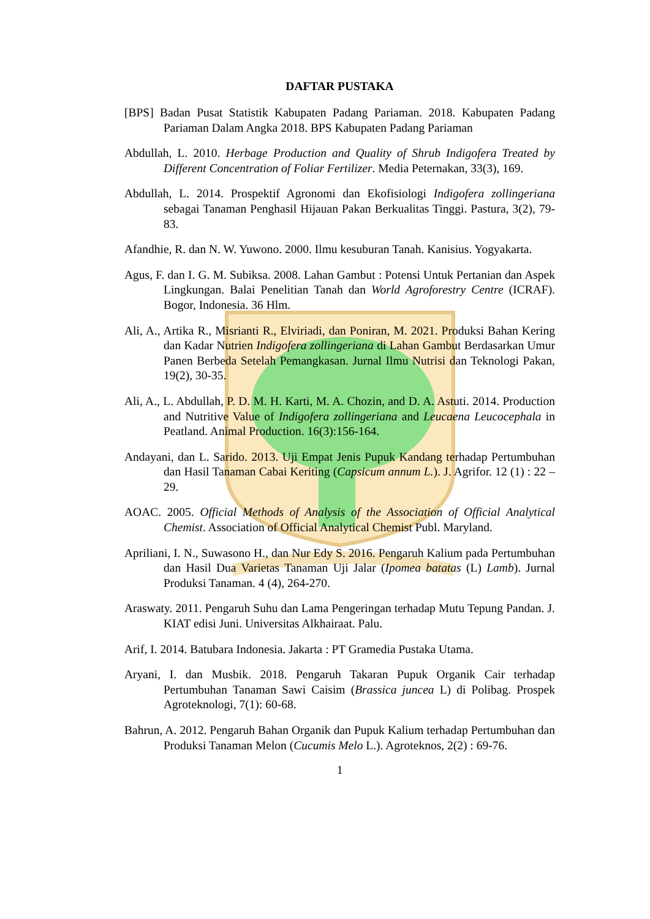DAFTAR PUSTAKA
[BPS] Badan Pusat Statistik Kabupaten Padang Pariaman. 2018. Kabupaten Padang Pariaman Dalam Angka 2018. BPS Kabupaten Padang Pariaman
Abdullah, L. 2010. Herbage Production and Quality of Shrub Indigofera Treated by Different Concentration of Foliar Fertilizer. Media Peternakan, 33(3), 169.
Abdullah, L. 2014. Prospektif Agronomi dan Ekofisiologi Indigofera zollingeriana sebagai Tanaman Penghasil Hijauan Pakan Berkualitas Tinggi. Pastura, 3(2), 79-83.
Afandhie, R. dan N. W. Yuwono. 2000. Ilmu kesuburan Tanah. Kanisius. Yogyakarta.
Agus, F. dan I. G. M. Subiksa. 2008. Lahan Gambut : Potensi Untuk Pertanian dan Aspek Lingkungan. Balai Penelitian Tanah dan World Agroforestry Centre (ICRAF). Bogor, Indonesia. 36 Hlm.
Ali, A., Artika R., Misrianti R., Elviriadi, dan Poniran, M. 2021. Produksi Bahan Kering dan Kadar Nutrien Indigofera zollingeriana di Lahan Gambut Berdasarkan Umur Panen Berbeda Setelah Pemangkasan. Jurnal Ilmu Nutrisi dan Teknologi Pakan, 19(2), 30-35.
Ali, A., L. Abdullah, P. D. M. H. Karti, M. A. Chozin, and D. A. Astuti. 2014. Production and Nutritive Value of Indigofera zollingeriana and Leucaena Leucocephala in Peatland. Animal Production. 16(3):156-164.
Andayani, dan L. Sarido. 2013. Uji Empat Jenis Pupuk Kandang terhadap Pertumbuhan dan Hasil Tanaman Cabai Keriting (Capsicum annum L.). J. Agrifor. 12 (1) : 22 – 29.
AOAC. 2005. Official Methods of Analysis of the Association of Official Analytical Chemist. Association of Official Analytical Chemist Publ. Maryland.
Apriliani, I. N., Suwasono H., dan Nur Edy S. 2016. Pengaruh Kalium pada Pertumbuhan dan Hasil Dua Varietas Tanaman Uji Jalar (Ipomea batatas (L) Lamb). Jurnal Produksi Tanaman. 4 (4), 264-270.
Araswaty. 2011. Pengaruh Suhu dan Lama Pengeringan terhadap Mutu Tepung Pandan. J. KIAT edisi Juni. Universitas Alkhairaat. Palu.
Arif, I. 2014. Batubara Indonesia. Jakarta : PT Gramedia Pustaka Utama.
Aryani, I. dan Musbik. 2018. Pengaruh Takaran Pupuk Organik Cair terhadap Pertumbuhan Tanaman Sawi Caisim (Brassica juncea L) di Polibag. Prospek Agroteknologi, 7(1): 60-68.
Bahrun, A. 2012. Pengaruh Bahan Organik dan Pupuk Kalium terhadap Pertumbuhan dan Produksi Tanaman Melon (Cucumis Melo L.). Agroteknos, 2(2) : 69-76.
1